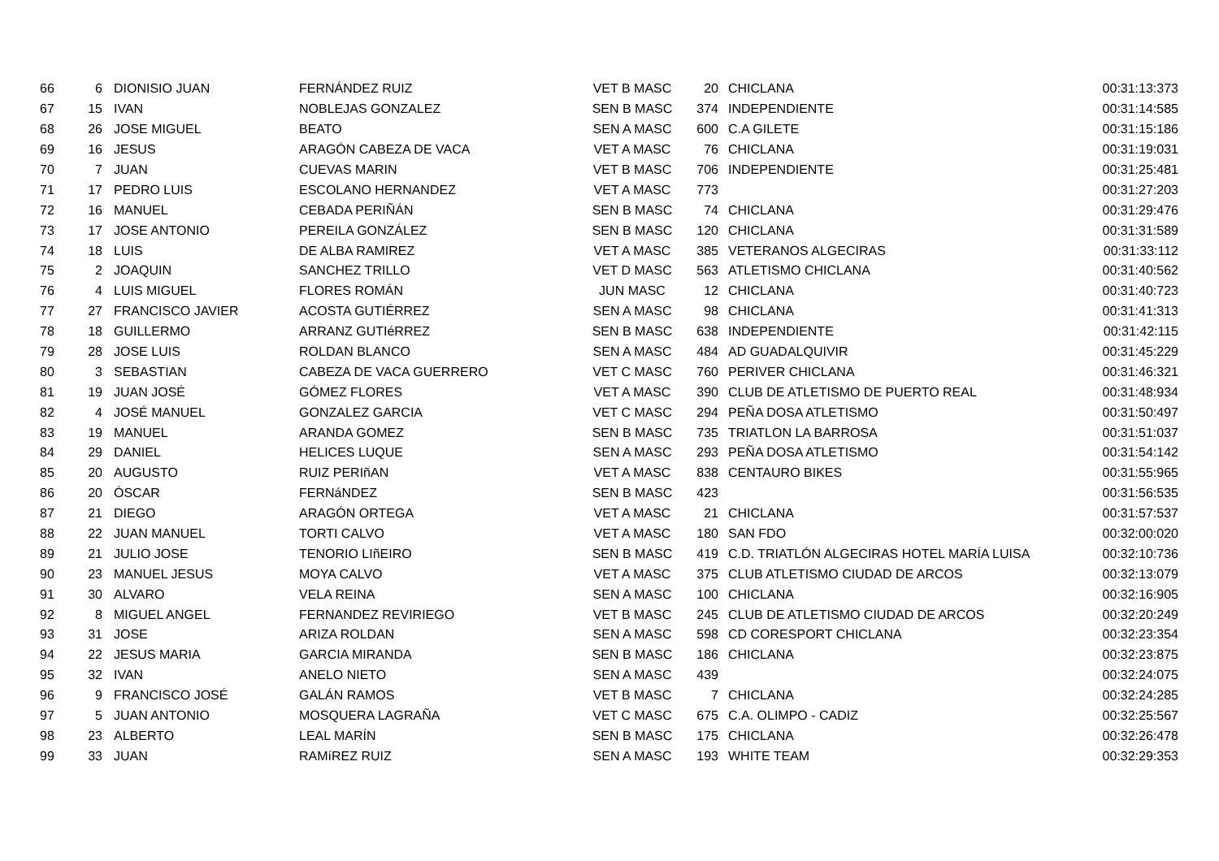| 66 | 6 | DIONISIO JUAN | FERNÁNDEZ RUIZ | VET B MASC | 20 | CHICLANA | 00:31:13:373 |
| 67 | 15 | IVAN | NOBLEJAS GONZALEZ | SEN B MASC | 374 | INDEPENDIENTE | 00:31:14:585 |
| 68 | 26 | JOSE MIGUEL | BEATO | SEN A MASC | 600 | C.A GILETE | 00:31:15:186 |
| 69 | 16 | JESUS | ARAGÓN CABEZA DE VACA | VET A MASC | 76 | CHICLANA | 00:31:19:031 |
| 70 | 7 | JUAN | CUEVAS MARIN | VET B MASC | 706 | INDEPENDIENTE | 00:31:25:481 |
| 71 | 17 | PEDRO LUIS | ESCOLANO HERNANDEZ | VET A MASC | 773 | | 00:31:27:203 |
| 72 | 16 | MANUEL | CEBADA PERIÑÁN | SEN B MASC | 74 | CHICLANA | 00:31:29:476 |
| 73 | 17 | JOSE ANTONIO | PEREILA GONZÁLEZ | SEN B MASC | 120 | CHICLANA | 00:31:31:589 |
| 74 | 18 | LUIS | DE ALBA RAMIREZ | VET A MASC | 385 | VETERANOS ALGECIRAS | 00:31:33:112 |
| 75 | 2 | JOAQUIN | SANCHEZ TRILLO | VET D MASC | 563 | ATLETISMO CHICLANA | 00:31:40:562 |
| 76 | 4 | LUIS MIGUEL | FLORES ROMÁN | JUN MASC | 12 | CHICLANA | 00:31:40:723 |
| 77 | 27 | FRANCISCO JAVIER | ACOSTA GUTIÉRREZ | SEN A MASC | 98 | CHICLANA | 00:31:41:313 |
| 78 | 18 | GUILLERMO | ARRANZ GUTIéRREZ | SEN B MASC | 638 | INDEPENDIENTE | 00:31:42:115 |
| 79 | 28 | JOSE LUIS | ROLDAN BLANCO | SEN A MASC | 484 | AD GUADALQUIVIR | 00:31:45:229 |
| 80 | 3 | SEBASTIAN | CABEZA DE VACA GUERRERO | VET C MASC | 760 | PERIVER CHICLANA | 00:31:46:321 |
| 81 | 19 | JUAN JOSÉ | GÓMEZ FLORES | VET A MASC | 390 | CLUB DE ATLETISMO DE PUERTO REAL | 00:31:48:934 |
| 82 | 4 | JOSÉ MANUEL | GONZALEZ GARCIA | VET C MASC | 294 | PEÑA DOSA ATLETISMO | 00:31:50:497 |
| 83 | 19 | MANUEL | ARANDA GOMEZ | SEN B MASC | 735 | TRIATLON LA BARROSA | 00:31:51:037 |
| 84 | 29 | DANIEL | HELICES LUQUE | SEN A MASC | 293 | PEÑA DOSA ATLETISMO | 00:31:54:142 |
| 85 | 20 | AUGUSTO | RUIZ PERIñAN | VET A MASC | 838 | CENTAURO BIKES | 00:31:55:965 |
| 86 | 20 | ÓSCAR | FERNáNDEZ | SEN B MASC | 423 | | 00:31:56:535 |
| 87 | 21 | DIEGO | ARAGÓN ORTEGA | VET A MASC | 21 | CHICLANA | 00:31:57:537 |
| 88 | 22 | JUAN MANUEL | TORTI CALVO | VET A MASC | 180 | SAN FDO | 00:32:00:020 |
| 89 | 21 | JULIO JOSE | TENORIO LIñEIRO | SEN B MASC | 419 | C.D. TRIATLÓN ALGECIRAS HOTEL MARÍA LUISA | 00:32:10:736 |
| 90 | 23 | MANUEL JESUS | MOYA CALVO | VET A MASC | 375 | CLUB ATLETISMO CIUDAD DE ARCOS | 00:32:13:079 |
| 91 | 30 | ALVARO | VELA REINA | SEN A MASC | 100 | CHICLANA | 00:32:16:905 |
| 92 | 8 | MIGUEL ANGEL | FERNANDEZ REVIRIEGO | VET B MASC | 245 | CLUB DE ATLETISMO CIUDAD DE ARCOS | 00:32:20:249 |
| 93 | 31 | JOSE | ARIZA ROLDAN | SEN A MASC | 598 | CD CORESPORT CHICLANA | 00:32:23:354 |
| 94 | 22 | JESUS MARIA | GARCIA MIRANDA | SEN B MASC | 186 | CHICLANA | 00:32:23:875 |
| 95 | 32 | IVAN | ANELO NIETO | SEN A MASC | 439 | | 00:32:24:075 |
| 96 | 9 | FRANCISCO JOSÉ | GALÁN RAMOS | VET B MASC | 7 | CHICLANA | 00:32:24:285 |
| 97 | 5 | JUAN ANTONIO | MOSQUERA LAGRAÑA | VET C MASC | 675 | C.A. OLIMPO - CADIZ | 00:32:25:567 |
| 98 | 23 | ALBERTO | LEAL MARÍN | SEN B MASC | 175 | CHICLANA | 00:32:26:478 |
| 99 | 33 | JUAN | RAMíREZ RUIZ | SEN A MASC | 193 | WHITE TEAM | 00:32:29:353 |